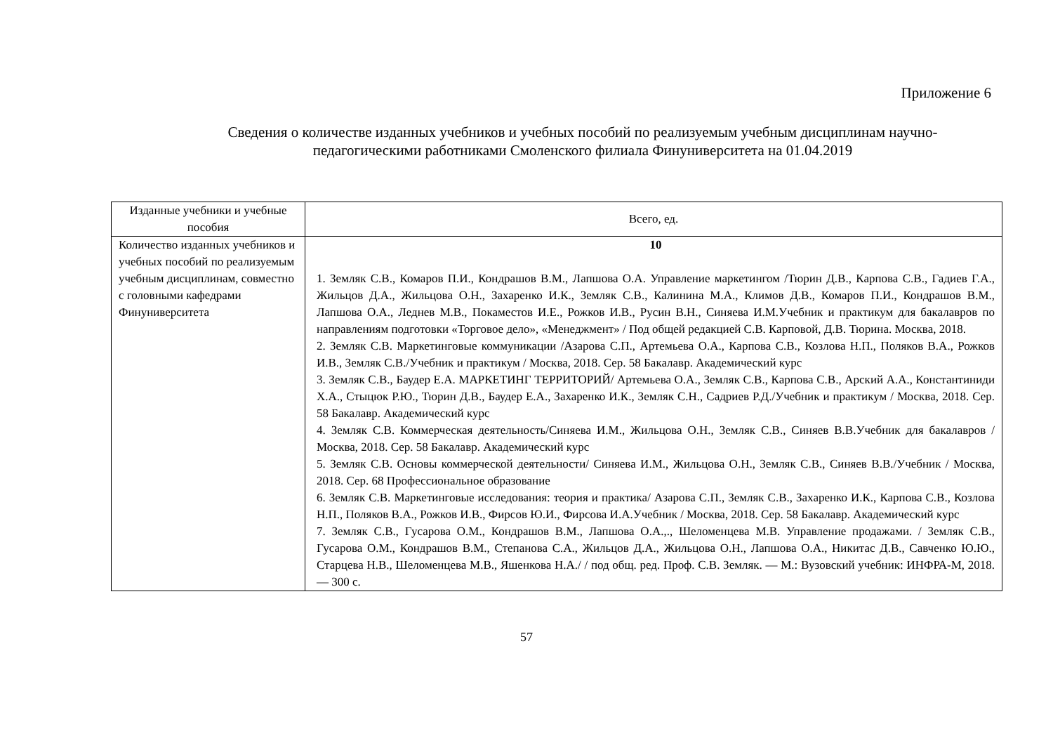Приложение 6
Сведения о количестве изданных учебников и учебных пособий по реализуемым учебным дисциплинам научно-педагогическими работниками Смоленского филиала Финуниверситета на 01.04.2019
| Изданные учебники и учебные пособия | Всего, ед. |
| --- | --- |
| Количество изданных учебников и учебных пособий по реализуемым учебным дисциплинам, совместно с головными кафедрами Финуниверситета | 10 1. Земляк С.В., Комаров П.И., Кондрашов В.М., Лапшова О.А. Управление маркетингом /Тюрин Д.В., Карпова С.В., Гадиев Г.А., Жильцов Д.А., Жильцова О.Н., Захаренко И.К., Земляк С.В., Калинина М.А., Климов Д.В., Комаров П.И., Кондрашов В.М., Лапшова О.А., Леднев М.В., Покаместов И.Е., Рожков И.В., Русин В.Н., Синяева И.М.Учебник и практикум для бакалавров по направлениям подготовки «Торговое дело», «Менеджмент» / Под общей редакцией С.В. Карповой, Д.В. Тюрина. Москва, 2018. 2. Земляк С.В. Маркетинговые коммуникации /Азарова С.П., Артемьева О.А., Карпова С.В., Козлова Н.П., Поляков В.А., Рожков И.В., Земляк С.В./Учебник и практикум / Москва, 2018. Сер. 58 Бакалавр. Академический курс 3. Земляк С.В., Баудер Е.А. МАРКЕТИНГ ТЕРРИТОРИЙ/ Артемьева О.А., Земляк С.В., Карпова С.В., Арский А.А., Константиниди Х.А., Стыцюк Р.Ю., Тюрин Д.В., Баудер Е.А., Захаренко И.К., Земляк С.Н., Садриев Р.Д./Учебник и практикум / Москва, 2018. Сер. 58 Бакалавр. Академический курс 4. Земляк С.В. Коммерческая деятельность/Синяева И.М., Жильцова О.Н., Земляк С.В., Синяев В.В.Учебник для бакалавров / Москва, 2018. Сер. 58 Бакалавр. Академический курс 5. Земляк С.В. Основы коммерческой деятельности/ Синяева И.М., Жильцова О.Н., Земляк С.В., Синяев В.В./Учебник / Москва, 2018. Сер. 68 Профессиональное образование 6. Земляк С.В. Маркетинговые исследования: теория и практика/ Азарова С.П., Земляк С.В., Захаренко И.К., Карпова С.В., Козлова Н.П., Поляков В.А., Рожков И.В., Фирсов Ю.И., Фирсова И.А.Учебник / Москва, 2018. Сер. 58 Бакалавр. Академический курс 7. Земляк С.В., Гусарова О.М., Кондрашов В.М., Лапшова О.А.,., Шеломенцева М.В. Управление продажами. / Земляк С.В., Гусарова О.М., Кондрашов В.М., Степанова С.А., Жильцов Д.А., Жильцова О.Н., Лапшова О.А., Никитас Д.В., Савченко Ю.Ю., Старцева Н.В., Шеломенцева М.В., Яшенкова Н.А./ / под общ. ред. Проф. С.В. Земляк. — М.: Вузовский учебник: ИНФРА-М, 2018. — 300 с. |
57